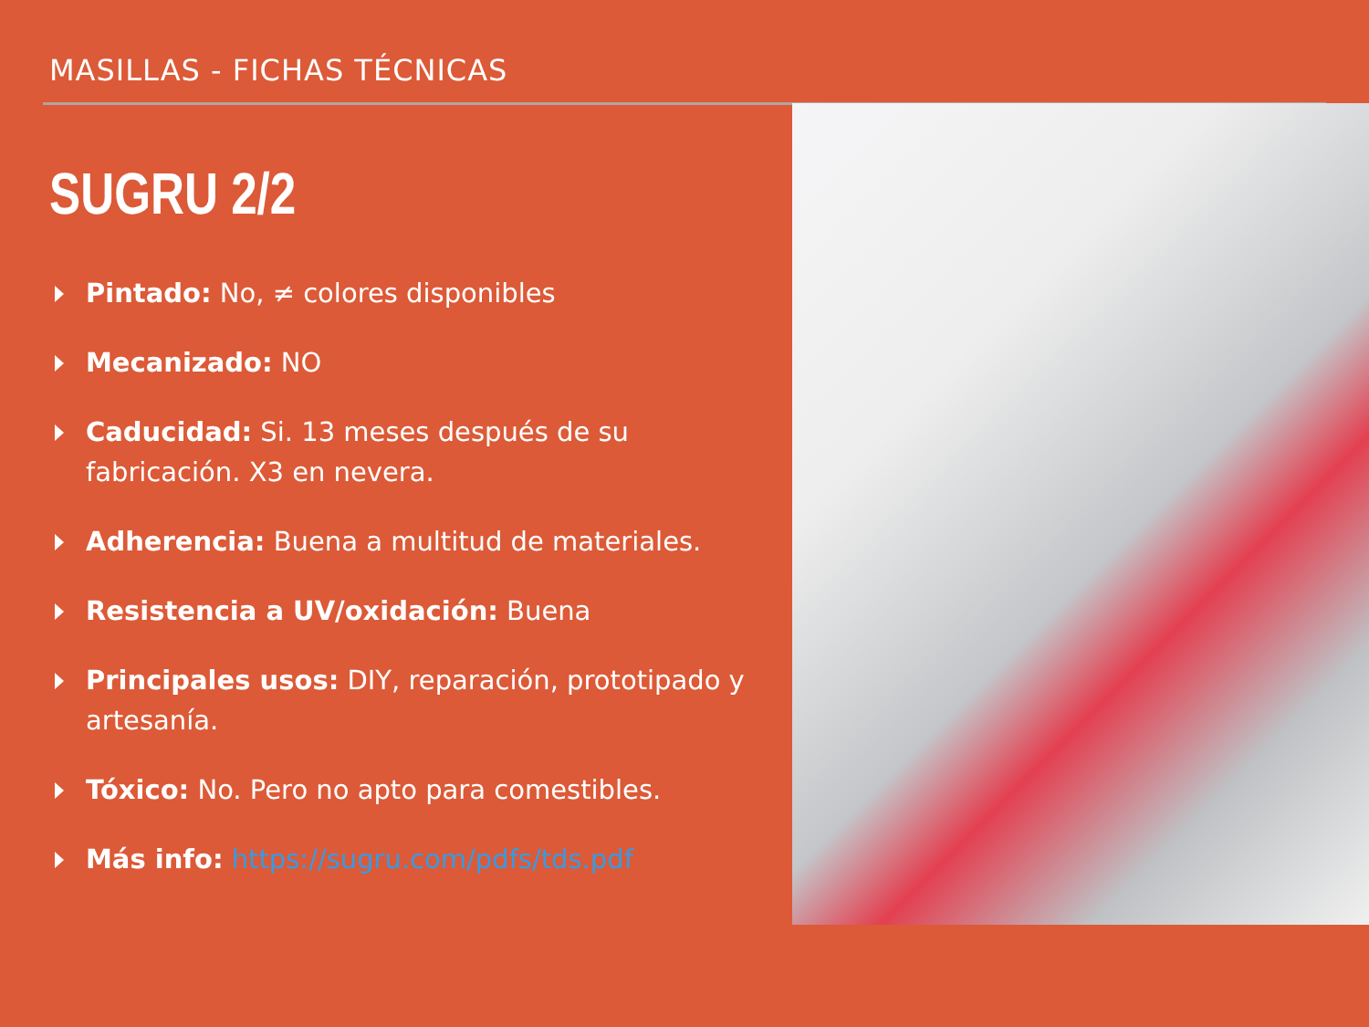MASILLAS - FICHAS TÉCNICAS
SUGRU 2/2
Pintado: No, ≠ colores disponibles
Mecanizado: NO
Caducidad: Si. 13 meses después de su fabricación. X3 en nevera.
Adherencia: Buena a multitud de materiales.
Resistencia a UV/oxidación: Buena
Principales usos: DIY, reparación, prototipado y artesanía.
Tóxico: No. Pero no apto para comestibles.
Más info: https://sugru.com/pdfs/tds.pdf